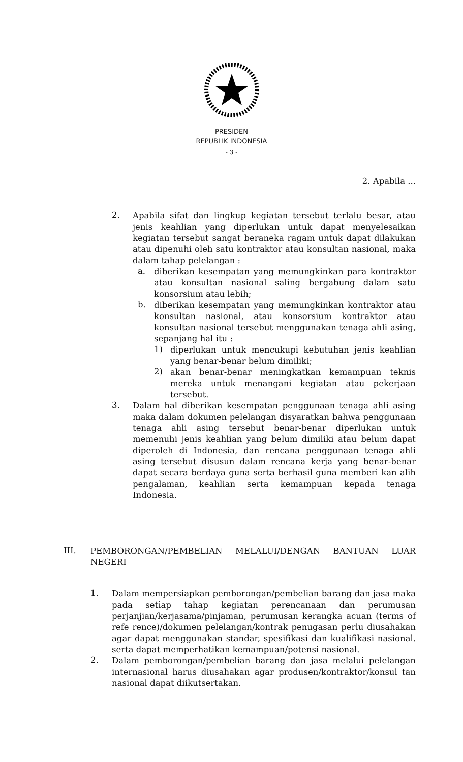PRESIDEN
REPUBLIK INDONESIA
- 3 -
2. Apabila ...
2.
Apabila sifat dan lingkup kegiatan tersebut terlalu besar, atau jenis keahlian yang diperlukan untuk dapat menyelesaikan kegiatan tersebut sangat beraneka ragam untuk dapat dilakukan atau dipenuhi oleh satu kontraktor atau konsultan nasional, maka dalam tahap pelelangan :
a.
diberikan kesempatan yang memungkinkan para kontraktor atau konsultan nasional saling bergabung dalam satu konsorsium atau lebih;
b.
diberikan kesempatan yang memungkinkan kontraktor atau konsultan nasional, atau konsorsium kontraktor atau konsultan nasional tersebut menggunakan tenaga ahli asing, sepanjang hal itu :
1)
diperlukan untuk mencukupi kebutuhan jenis keahlian yang benar-benar belum dimiliki;
2)
akan benar-benar meningkatkan kemampuan teknis mereka untuk menangani kegiatan atau pekerjaan tersebut.
3.
Dalam hal diberikan kesempatan penggunaan tenaga ahli asing maka dalam dokumen pelelangan disyaratkan bahwa penggunaan tenaga ahli asing tersebut benar-benar diperlukan untuk memenuhi jenis keahlian yang belum dimiliki atau belum dapat diperoleh di Indonesia, dan rencana penggunaan tenaga ahli asing tersebut disusun dalam rencana kerja yang benar-benar dapat secara berdaya guna serta berhasil guna memberi kan alih pengalaman, keahlian serta kemampuan kepada tenaga Indonesia.
III.
PEMBORONGAN/PEMBELIAN MELALUI/DENGAN BANTUAN LUAR NEGERI
1.
Dalam mempersiapkan pemborongan/pembelian barang dan jasa maka pada setiap tahap kegiatan perencanaan dan perumusan perjanjian/kerjasama/pinjaman, perumusan kerangka acuan (terms of refe rence)/dokumen pelelangan/kontrak penugasan perlu diusahakan agar dapat menggunakan standar, spesifikasi dan kualifikasi nasional. serta dapat memperhatikan kemampuan/potensi nasional.
2.
Dalam pemborongan/pembelian barang dan jasa melalui pelelangan internasional harus diusahakan agar produsen/kontraktor/konsul tan nasional dapat diikutsertakan.